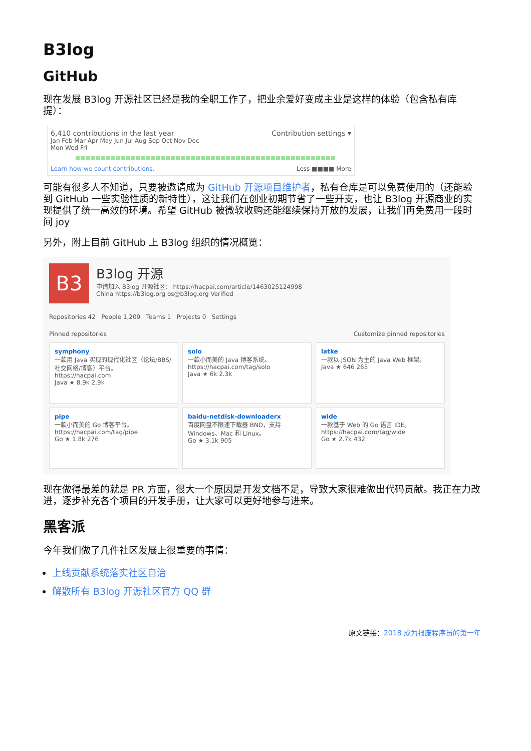B3log
GitHub
现在发展 B3log 开源社区已经是我的全职工作了，把业余爱好变成主业是这样的体验（包含私有库提）：
6,410 contributions in the last year Contribution settings ▾
Jan Feb Mar Apr May Jun Jul Aug Sep Oct Nov Dec
Mon Wed Fri
Learn how we count contributions. Less ■■■■ More
可能有很多人不知道，只要被邀请成为 GitHub 开源项目维护者，私有仓库是可以免费使用的（还能验到 GitHub 一些实验性质的新特性），这让我们在创业初期节省了一些开支，也让 B3log 开源商业的实现提供了统一高效的环境。希望 GitHub 被微软收购还能继续保持开放的发展，让我们再免费用一段时间 joy
另外，附上目前 GitHub 上 B3log 组织的情况概览：
B3
B3log 开源
申请加入 B3log 开源社区： https://hacpai.com/article/1463025124998
China https://b3log.org os@b3log.org Verified
Repositories 42 People 1,209 Teams 1 Projects 0 Settings
Pinned repositories Customize pinned repositories
symphony
一款用 Java 实现的现代化社区（论坛/BBS/社交网络/博客）平台。
https://hacpai.com
Java ★ 8.9k 2.9k
solo
一款小而美的 Java 博客系统。
https://hacpai.com/tag/solo
Java ★ 6k 2.3k
latke
一款以 JSON 为主的 Java Web 框架。
Java ★ 646 265
pipe
一款小而美的 Go 博客平台。
https://hacpai.com/tag/pipe
Go ★ 1.8k 276
baidu-netdisk-downloaderx
百度网盘不限速下载器 BND，支持 Windows、Mac 和 Linux。
Go ★ 3.1k 905
wide
一款基于 Web 的 Go 语言 IDE。
https://hacpai.com/tag/wide
Go ★ 2.7k 432
现在做得最差的就是 PR 方面，很大一个原因是开发文档不足，导致大家很难做出代码贡献。我正在力改进，逐步补充各个项目的开发手册，让大家可以更好地参与进来。
黑客派
今年我们做了几件社区发展上很重要的事情：
上线贡献系统落实社区自治
解散所有 B3log 开源社区官方 QQ 群
原文链接：2018 成为报废程序员的第一年